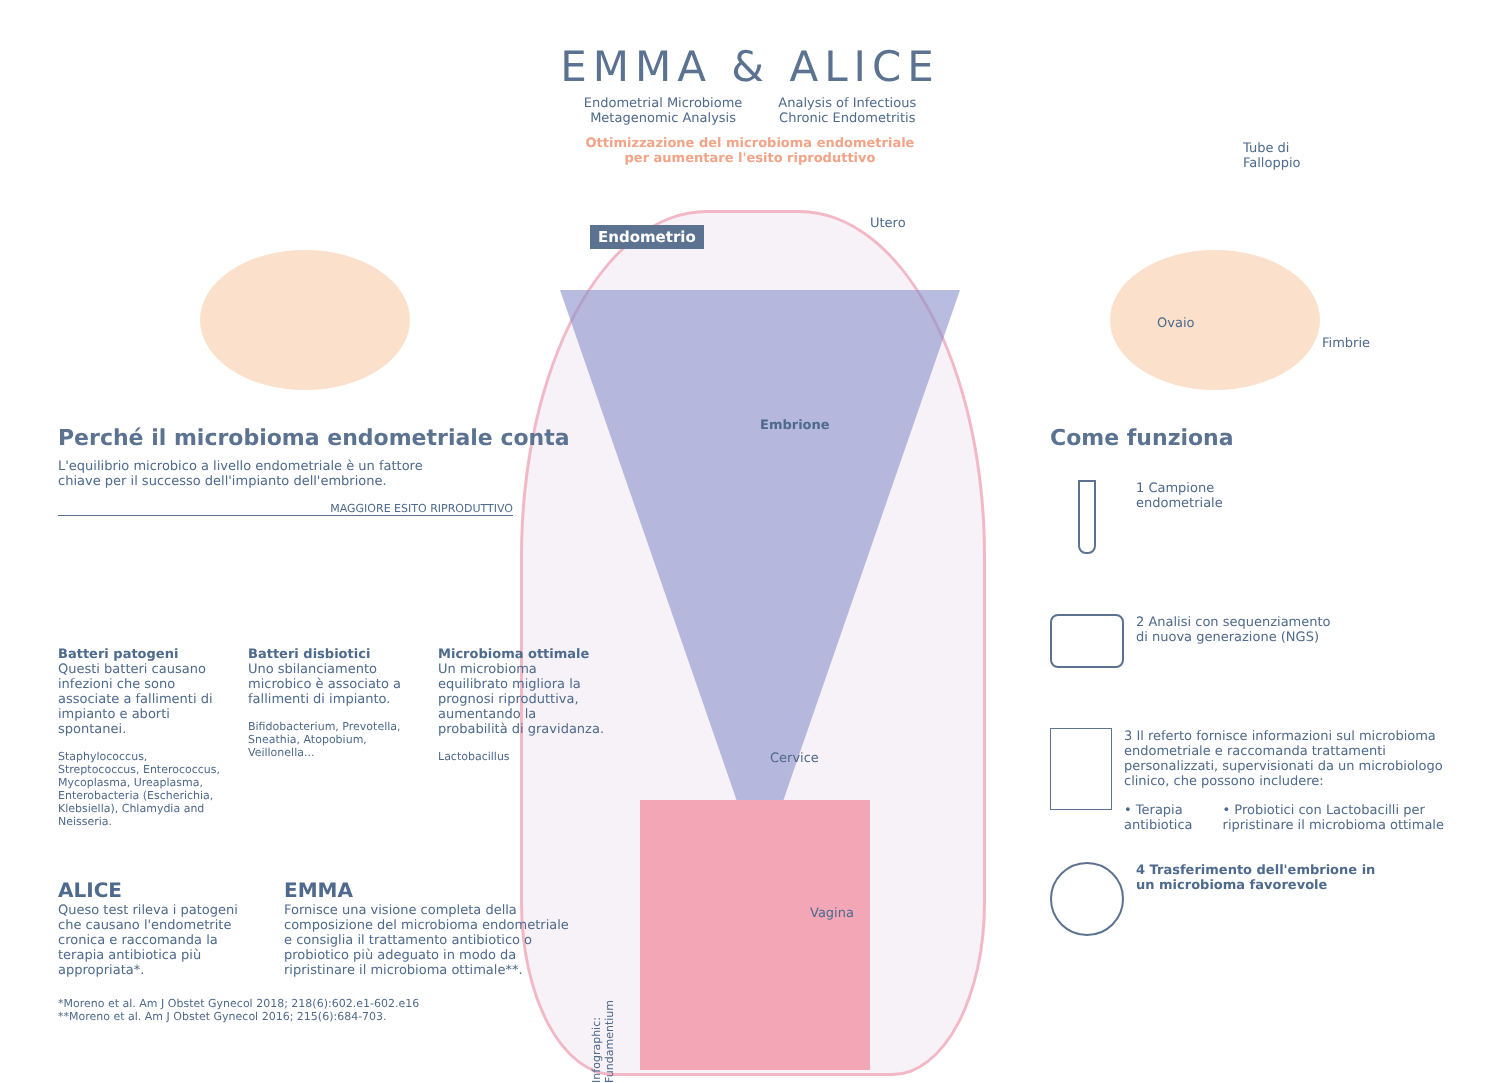EMMA & ALICE
Endometrial Microbiome
Metagenomic Analysis
Analysis of Infectious
Chronic Endometritis
Ottimizzazione del microbioma endometriale
per aumentare l'esito riproduttivo
Tube di
Falloppio
Utero
Endometrio
Ovaio
Fimbrie
Embrione
Perché il microbioma endometriale conta
L'equilibrio microbico a livello endometriale è un fattore
chiave per il successo dell'impianto dell'embrione.
MAGGIORE ESITO RIPRODUTTIVO
Batteri patogeni
Questi batteri causano infezioni che sono associate a fallimenti di impianto e aborti spontanei.
Staphylococcus, Streptococcus, Enterococcus, Mycoplasma, Ureaplasma, Enterobacteria (Escherichia, Klebsiella), Chlamydia and Neisseria.
Batteri disbiotici
Uno sbilanciamento microbico è associato a fallimenti di impianto.
Bifidobacterium, Prevotella, Sneathia, Atopobium, Veillonella...
Microbioma ottimale
Un microbioma equilibrato migliora la prognosi riproduttiva, aumentando la probabilità di gravidanza.
Lactobacillus
ALICE
Queso test rileva i patogeni che causano l'endometrite cronica e raccomanda la terapia antibiotica più appropriata*.
EMMA
Fornisce una visione completa della composizione del microbioma endometriale e consiglia il trattamento antibiotico o probiotico più adeguato in modo da ripristinare il microbioma ottimale**.
*Moreno et al. Am J Obstet Gynecol 2018; 218(6):602.e1-602.e16
**Moreno et al. Am J Obstet Gynecol 2016; 215(6):684-703.
Cervice
Vagina
Infographic: Fundamentium
Come funziona
1 Campione
endometriale
2 Analisi con sequenziamento
di nuova generazione (NGS)
3 Il referto fornisce informazioni sul microbioma endometriale e raccomanda trattamenti personalizzati, supervisionati da un microbiologo clinico, che possono includere:
• Terapia
antibiotica
• Probiotici con Lactobacilli per ripristinare il microbioma ottimale
4 Trasferimento dell'embrione in
un microbioma favorevole